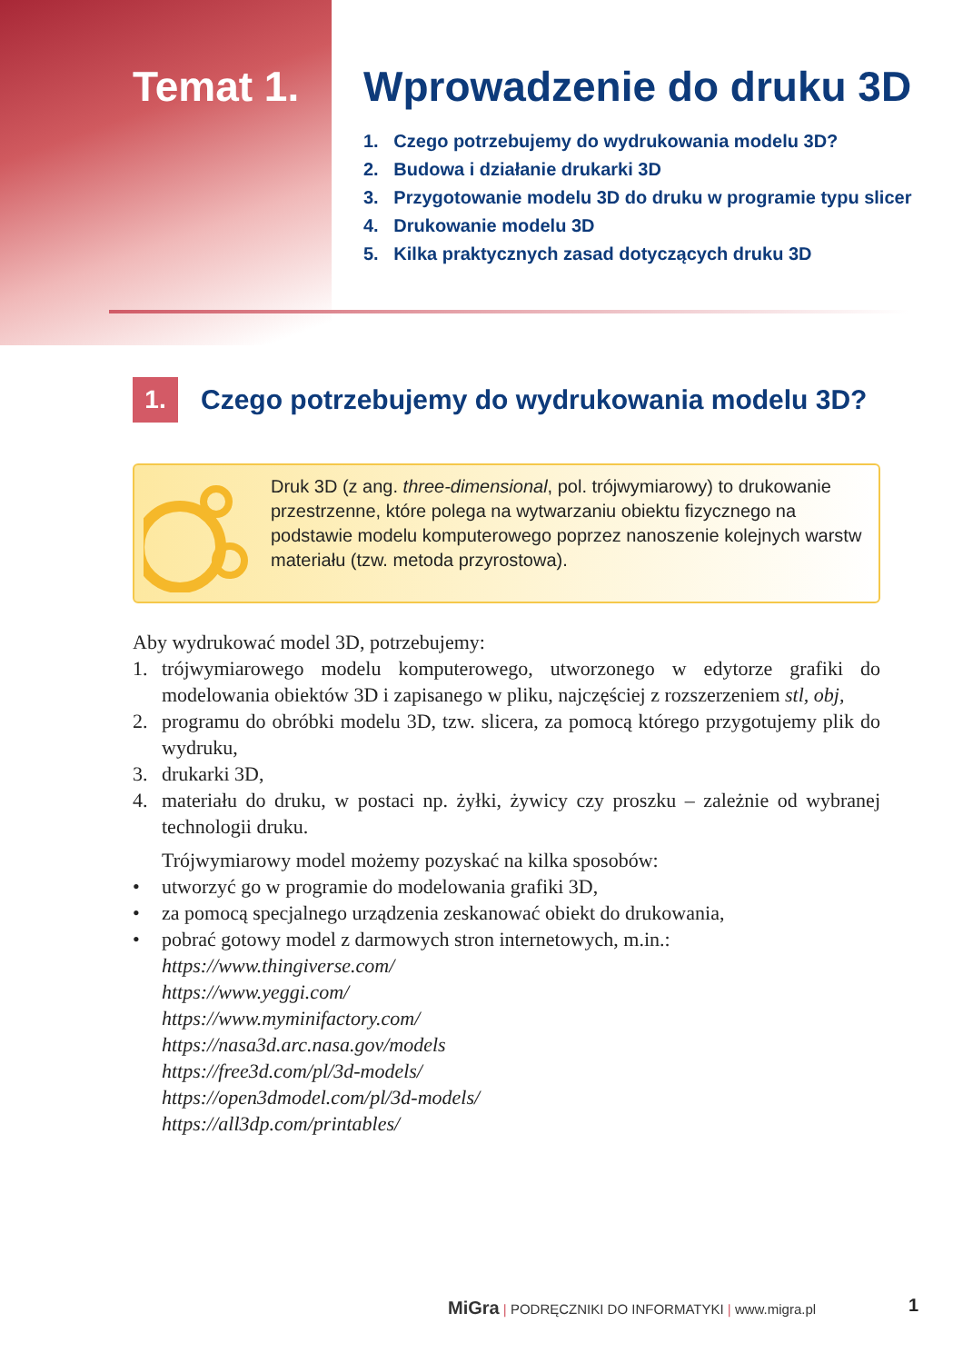Temat 1. Wprowadzenie do druku 3D
1. Czego potrzebujemy do wydrukowania modelu 3D?
2. Budowa i działanie drukarki 3D
3. Przygotowanie modelu 3D do druku w programie typu slicer
4. Drukowanie modelu 3D
5. Kilka praktycznych zasad dotyczących druku 3D
1.
Czego potrzebujemy do wydrukowania modelu 3D?
Druk 3D (z ang. three-dimensional, pol. trójwymiarowy) to drukowanie przestrzenne, które polega na wytwarzaniu obiektu fizycznego na podstawie modelu komputerowego poprzez nanoszenie kolejnych warstw materiału (tzw. metoda przyrostowa).
Aby wydrukować model 3D, potrzebujemy:
1. trójwymiarowego modelu komputerowego, utworzonego w edytorze grafiki do modelowania obiektów 3D i zapisanego w pliku, najczęściej z rozszerzeniem stl, obj,
2. programu do obróbki modelu 3D, tzw. slicera, za pomocą którego przygotujemy plik do wydruku,
3. drukarki 3D,
4. materiału do druku, w postaci np. żyłki, żywicy czy proszku – zależnie od wybranej technologii druku.
Trójwymiarowy model możemy pozyskać na kilka sposobów:
• utworzyć go w programie do modelowania grafiki 3D,
• za pomocą specjalnego urządzenia zeskanować obiekt do drukowania,
• pobrać gotowy model z darmowych stron internetowych, m.in.:
https://www.thingiverse.com/
https://www.yeggi.com/
https://www.myminifactory.com/
https://nasa3d.arc.nasa.gov/models
https://free3d.com/pl/3d-models/
https://open3dmodel.com/pl/3d-models/
https://all3dp.com/printables/
MiGra | PODRĘCZNIKI DO INFORMATYKI | www.migra.pl
1